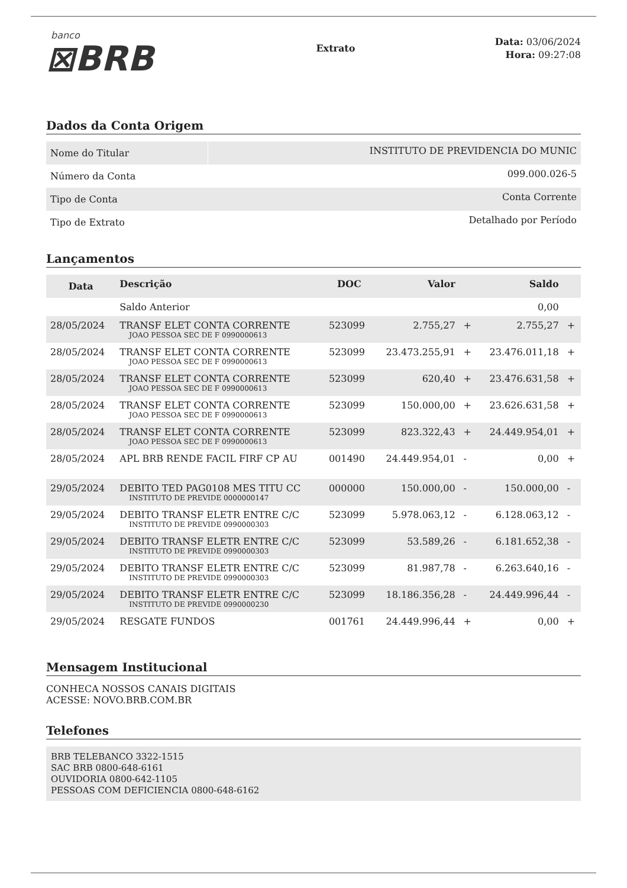banco
⊠BRB
Extrato
Data: 03/06/2024
Hora: 09:27:08
Dados da Conta Origem
| Nome do Titular | INSTITUTO DE PREVIDENCIA DO MUNIC |
| Número da Conta | 099.000.026-5 |
| Tipo de Conta | Conta Corrente |
| Tipo de Extrato | Detalhado por Período |
Lançamentos
| Data | Descrição | DOC | Valor | | Saldo | |
| --- | --- | --- | --- | --- | --- | --- |
| | Saldo Anterior | | | | 0,00 | |
| 28/05/2024 | TRANSF ELET CONTA CORRENTE JOAO PESSOA SEC DE F 0990000613 | 523099 | 2.755,27 | + | 2.755,27 | + |
| 28/05/2024 | TRANSF ELET CONTA CORRENTE JOAO PESSOA SEC DE F 0990000613 | 523099 | 23.473.255,91 | + | 23.476.011,18 | + |
| 28/05/2024 | TRANSF ELET CONTA CORRENTE JOAO PESSOA SEC DE F 0990000613 | 523099 | 620,40 | + | 23.476.631,58 | + |
| 28/05/2024 | TRANSF ELET CONTA CORRENTE JOAO PESSOA SEC DE F 0990000613 | 523099 | 150.000,00 | + | 23.626.631,58 | + |
| 28/05/2024 | TRANSF ELET CONTA CORRENTE JOAO PESSOA SEC DE F 0990000613 | 523099 | 823.322,43 | + | 24.449.954,01 | + |
| 28/05/2024 | APL BRB RENDE FACIL FIRF CP AU | 001490 | 24.449.954,01 | - | 0,00 | + |
| 29/05/2024 | DEBITO TED PAG0108 MES TITU CC INSTITUTO DE PREVIDE 0000000147 | 000000 | 150.000,00 | - | 150.000,00 | - |
| 29/05/2024 | DEBITO TRANSF ELETR ENTRE C/C INSTITUTO DE PREVIDE 0990000303 | 523099 | 5.978.063,12 | - | 6.128.063,12 | - |
| 29/05/2024 | DEBITO TRANSF ELETR ENTRE C/C INSTITUTO DE PREVIDE 0990000303 | 523099 | 53.589,26 | - | 6.181.652,38 | - |
| 29/05/2024 | DEBITO TRANSF ELETR ENTRE C/C INSTITUTO DE PREVIDE 0990000303 | 523099 | 81.987,78 | - | 6.263.640,16 | - |
| 29/05/2024 | DEBITO TRANSF ELETR ENTRE C/C INSTITUTO DE PREVIDE 0990000230 | 523099 | 18.186.356,28 | - | 24.449.996,44 | - |
| 29/05/2024 | RESGATE FUNDOS | 001761 | 24.449.996,44 | + | 0,00 | + |
Mensagem Institucional
CONHECA NOSSOS CANAIS DIGITAIS
ACESSE: NOVO.BRB.COM.BR
Telefones
BRB TELEBANCO 3322-1515
SAC BRB 0800-648-6161
OUVIDORIA 0800-642-1105
PESSOAS COM DEFICIENCIA 0800-648-6162